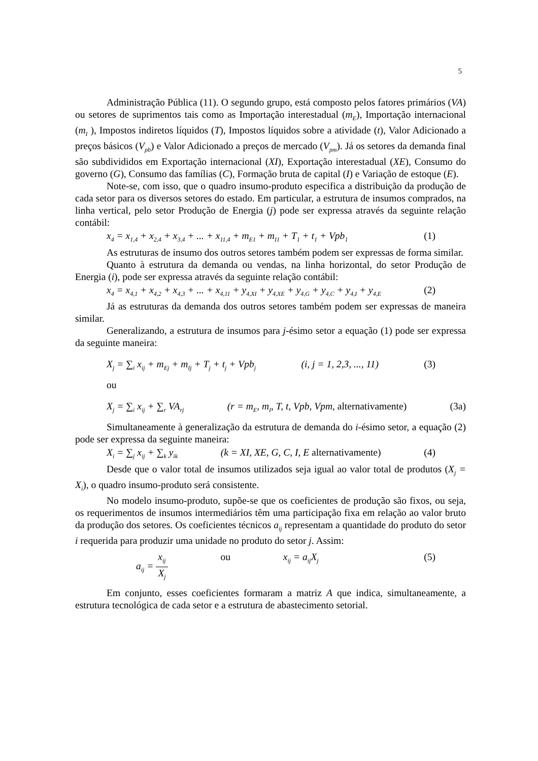5
Administração Pública (11). O segundo grupo, está composto pelos fatores primários (VA) ou setores de suprimentos tais como as Importação interestadual (m<sub>E</sub>), Importação internacional (m<sub>I</sub> ), Impostos indiretos líquidos (T), Impostos líquidos sobre a atividade (t), Valor Adicionado a preços básicos (V<sub>pb</sub>) e Valor Adicionado a preços de mercado (V<sub>pm</sub>). Já os setores da demanda final são subdivididos em Exportação internacional (XI), Exportação interestadual (XE), Consumo do governo (G), Consumo das famílias (C), Formação bruta de capital (I) e Variação de estoque (E).
Note-se, com isso, que o quadro insumo-produto especifica a distribuição da produção de cada setor para os diversos setores do estado. Em particular, a estrutura de insumos comprados, na linha vertical, pelo setor Produção de Energia (j) pode ser expressa através da seguinte relação contábil:
x<sub>4</sub> = x<sub>1,4</sub> + x<sub>2,4</sub> + x<sub>3,4</sub> + ... + x<sub>11,4</sub> + m<sub>E1</sub> + m<sub>I1</sub> + T<sub>1</sub> + t<sub>1</sub> + Vpb<sub>1</sub> (1)
As estruturas de insumo dos outros setores também podem ser expressas de forma similar.
Quanto à estrutura da demanda ou vendas, na linha horizontal, do setor Produção de Energia (i), pode ser expressa através da seguinte relação contábil:
x<sub>4</sub> = x<sub>4,1</sub> + x<sub>4,2</sub> + x<sub>4,3</sub> + ... + x<sub>4,11</sub> + y<sub>4,XI</sub> + y<sub>4,XE</sub> + y<sub>4,G</sub> + y<sub>4,C</sub> + y<sub>4,I</sub> + y<sub>4,E</sub> (2)
Já as estruturas da demanda dos outros setores também podem ser expressas de maneira similar.
Generalizando, a estrutura de insumos para j-ésimo setor a equação (1) pode ser expressa da seguinte maneira:
X<sub>j</sub> = ∑<sub>i</sub> x<sub>ij</sub> + m<sub>Ej</sub> + m<sub>Ij</sub> + T<sub>j</sub> + t<sub>j</sub> + Vpb<sub>j</sub> (i, j = 1, 2,3, ..., 11) (3)
ou
X<sub>j</sub> = ∑<sub>i</sub> x<sub>ij</sub> + ∑<sub>r</sub> VA<sub>rj</sub> (r = m<sub>E</sub>, m<sub>I</sub>, T, t, Vpb, Vpm, alternativamente) (3a)
Simultaneamente à generalização da estrutura de demanda do i-ésimo setor, a equação (2) pode ser expressa da seguinte maneira:
X<sub>i</sub> = ∑<sub>j</sub> x<sub>ij</sub> + ∑<sub>k</sub> y<sub>ik</sub> (k = XI, XE, G, C, I, E alternativamente) (4)
Desde que o valor total de insumos utilizados seja igual ao valor total de produtos (X<sub>j</sub> = X<sub>i</sub>), o quadro insumo-produto será consistente.
No modelo insumo-produto, supõe-se que os coeficientes de produção são fixos, ou seja, os requerimentos de insumos intermediários têm uma participação fixa em relação ao valor bruto da produção dos setores. Os coeficientes técnicos a<sub>ij</sub> representam a quantidade do produto do setor i requerida para produzir uma unidade no produto do setor j. Assim:
a<sub>ij</sub> = x<sub>ij</sub> X<sub>j</sub> ou x<sub>ij</sub> = a<sub>ij</sub>X<sub>j</sub> (5)
Em conjunto, esses coeficientes formaram a matriz A que indica, simultaneamente, a estrutura tecnológica de cada setor e a estrutura de abastecimento setorial.